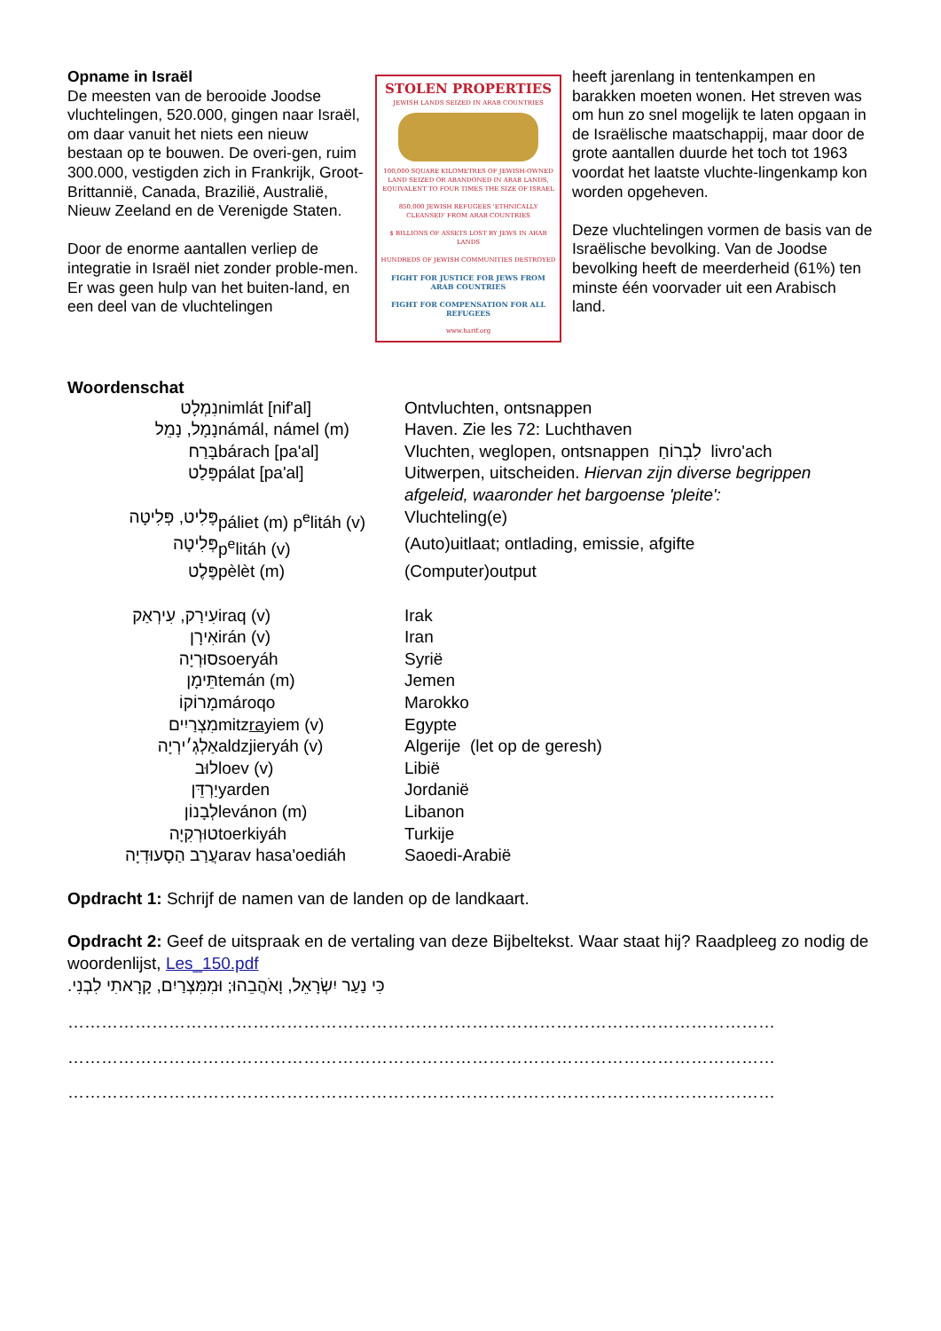Opname in Israël
De meesten van de berooide Joodse vluchtelingen, 520.000, gingen naar Israël, om daar vanuit het niets een nieuw bestaan op te bouwen. De overi-gen, ruim 300.000, vestigden zich in Frankrijk, Groot-Brittannië, Canada, Brazilië, Australië, Nieuw Zeeland en de Verenigde Staten.
Door de enorme aantallen verliep de integratie in Israël niet zonder proble-men. Er was geen hulp van het buiten-land, en een deel van de vluchtelingen
STOLEN PROPERTIES
JEWISH LANDS SEIZED IN ARAB COUNTRIES
100,000 SQUARE KILOMETRES OF JEWISH-OWNED LAND SEIZED OR ABANDONED IN ARAB LANDS, EQUIVALENT TO FOUR TIMES THE SIZE OF ISRAEL
850,000 JEWISH REFUGEES 'ETHNICALLY CLEANSED' FROM ARAB COUNTRIES
$ BILLIONS OF ASSETS LOST BY JEWS IN ARAB LANDS
HUNDREDS OF JEWISH COMMUNITIES DESTROYED
FIGHT FOR JUSTICE FOR JEWS FROM ARAB COUNTRIES
FIGHT FOR COMPENSATION FOR ALL REFUGEES
www.harif.org
heeft jarenlang in tentenkampen en barakken moeten wonen. Het streven was om hun zo snel mogelijk te laten opgaan in de Israëlische maatschappij, maar door de grote aantallen duurde het toch tot 1963 voordat het laatste vluchte-lingenkamp kon worden opgeheven.
Deze vluchtelingen vormen de basis van de Israëlische bevolking. Van de Joodse bevolking heeft de meerderheid (61%) ten minste één voorvader uit een Arabisch land.
Woordenschat
| נִמְלָט | nimlát [nif'al] | Ontvluchten, ontsnappen |
| נָמָל, נָמֵל | námál, námel (m) | Haven. Zie les 72: Luchthaven |
| בָּרַח | bárach [pa'al] | Vluchten, weglopen, ontsnappen לִבְרוֹחַ livro'ach |
| פָּלַט | pálat [pa'al] | Uitwerpen, uitscheiden. Hiervan zijn diverse begrippen afgeleid, waaronder het bargoense 'pleite': |
| פָּלִיט, פְּלִיטָה | páliet (m) p<sup>e</sup>litáh (v) | Vluchteling(e) |
| פְּלִיטָה | p<sup>e</sup>litáh (v) | (Auto)uitlaat; ontlading, emissie, afgifte |
| פֶּלֶט | pèlèt (m) | (Computer)output |
| עִירַק, עִירְאַק | iraq (v) | Irak |
| אִירָן | irán (v) | Iran |
| סוּרְיָה | soeryáh | Syrië |
| תֵּימָן | temán (m) | Jemen |
| מָרוֹקוֹ | mároqo | Marokko |
| מִצְרַיִים | mitz ra yiem (v) | Egypte |
| אַלְגְ׳ירְיָה | aldzjieryáh (v) | Algerije (let op de geresh) |
| לוּב | loev (v) | Libië |
| יַרְדֵּן | yarden | Jordanië |
| לְבָנוֹן | levánon (m) | Libanon |
| טוּרְקִיָה | toerkiyáh | Turkije |
| עֲרַב הַסָעוּדִיָה | arav hasa'oediáh | Saoedi-Arabië |
Opdracht 1: Schrijf de namen van de landen op de landkaart.
Opdracht 2: Geef de uitspraak en de vertaling van deze Bijbeltekst. Waar staat hij? Raadpleeg zo nodig de woordenlijst, Les_150.pdf
כִּי נַעַר יִשְׂרָאֵל, וָאֹהֲבֵהוּ; וּמִמִּצְרַיִם, קָרָאתִי לִבְנִי.
………………………………………………………………………………………………………………
………………………………………………………………………………………………………………
………………………………………………………………………………………………………………